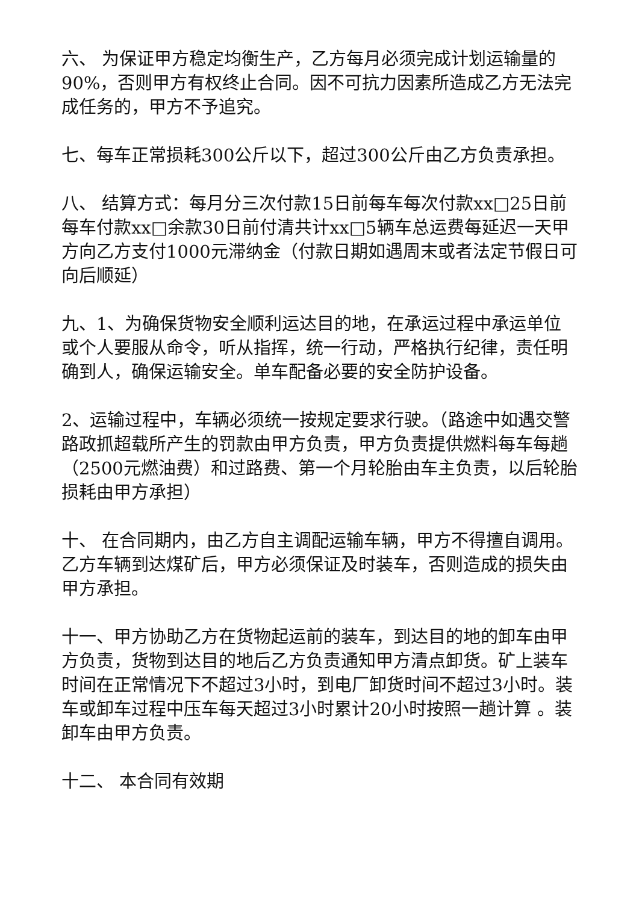六、 为保证甲方稳定均衡生产，乙方每月必须完成计划运输量的90%，否则甲方有权终止合同。因不可抗力因素所造成乙方无法完成任务的，甲方不予追究。
七、每车正常损耗300公斤以下，超过300公斤由乙方负责承担。
八、 结算方式：每月分三次付款15日前每车每次付款xx□25日前每车付款xx□余款30日前付清共计xx□5辆车总运费每延迟一天甲方向乙方支付1000元滞纳金（付款日期如遇周末或者法定节假日可向后顺延）
九、1、为确保货物安全顺利运达目的地，在承运过程中承运单位或个人要服从命令，听从指挥，统一行动，严格执行纪律，责任明确到人，确保运输安全。单车配备必要的安全防护设备。
2、运输过程中，车辆必须统一按规定要求行驶。（路途中如遇交警路政抓超载所产生的罚款由甲方负责，甲方负责提供燃料每车每趟（2500元燃油费）和过路费、第一个月轮胎由车主负责，以后轮胎损耗由甲方承担）
十、 在合同期内，由乙方自主调配运输车辆，甲方不得擅自调用。乙方车辆到达煤矿后，甲方必须保证及时装车，否则造成的损失由甲方承担。
十一、甲方协助乙方在货物起运前的装车，到达目的地的卸车由甲方负责，货物到达目的地后乙方负责通知甲方清点卸货。矿上装车时间在正常情况下不超过3小时，到电厂卸货时间不超过3小时。装车或卸车过程中压车每天超过3小时累计20小时按照一趟计算 。装卸车由甲方负责。
十二、 本合同有效期